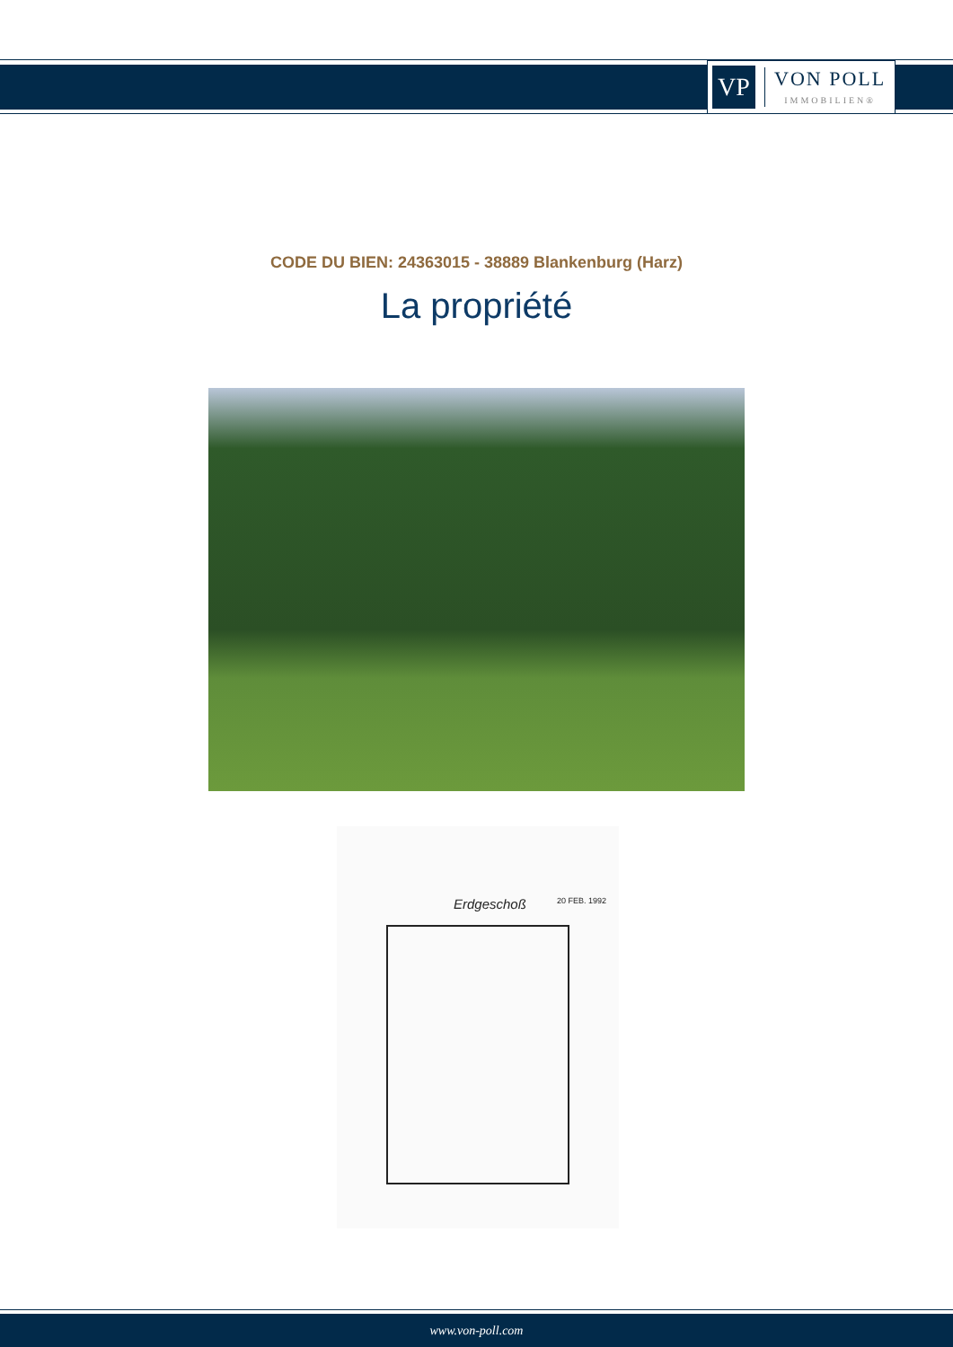VP
VON POLL
IMMOBILIEN®
CODE DU BIEN: 24363015 - 38889 Blankenburg (Harz)
La propriété
Erdgeschoß 20 FEB. 1992
www.von-poll.com